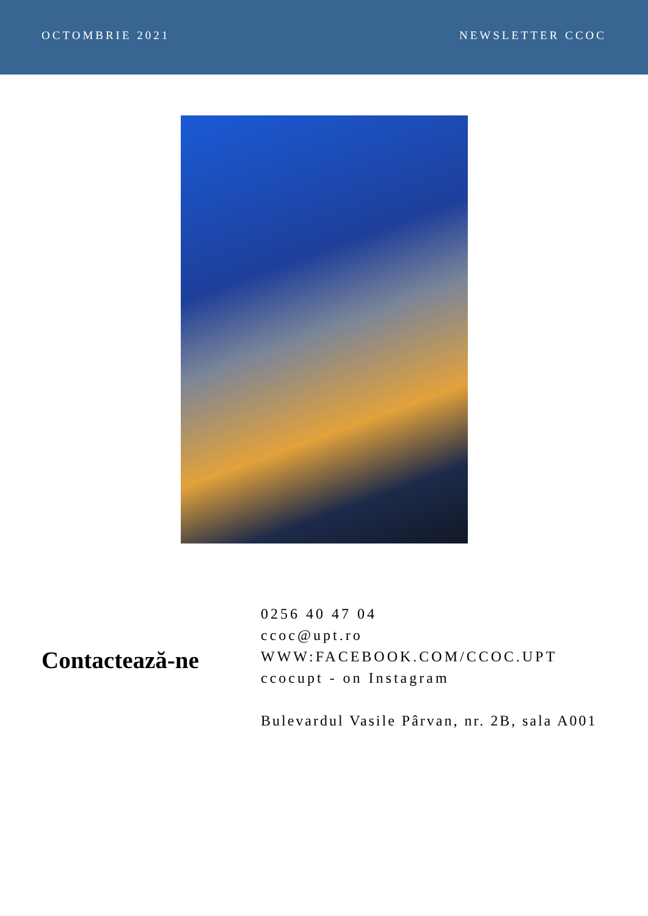OCTOMBRIE 2021 NEWSLETTER CCOC
Contactează-ne
0256 40 47 04
ccoc@upt.ro
WWW:FACEBOOK.COM/CCOC.UPT
ccocupt - on Instagram
Bulevardul Vasile Pârvan, nr. 2B, sala A001